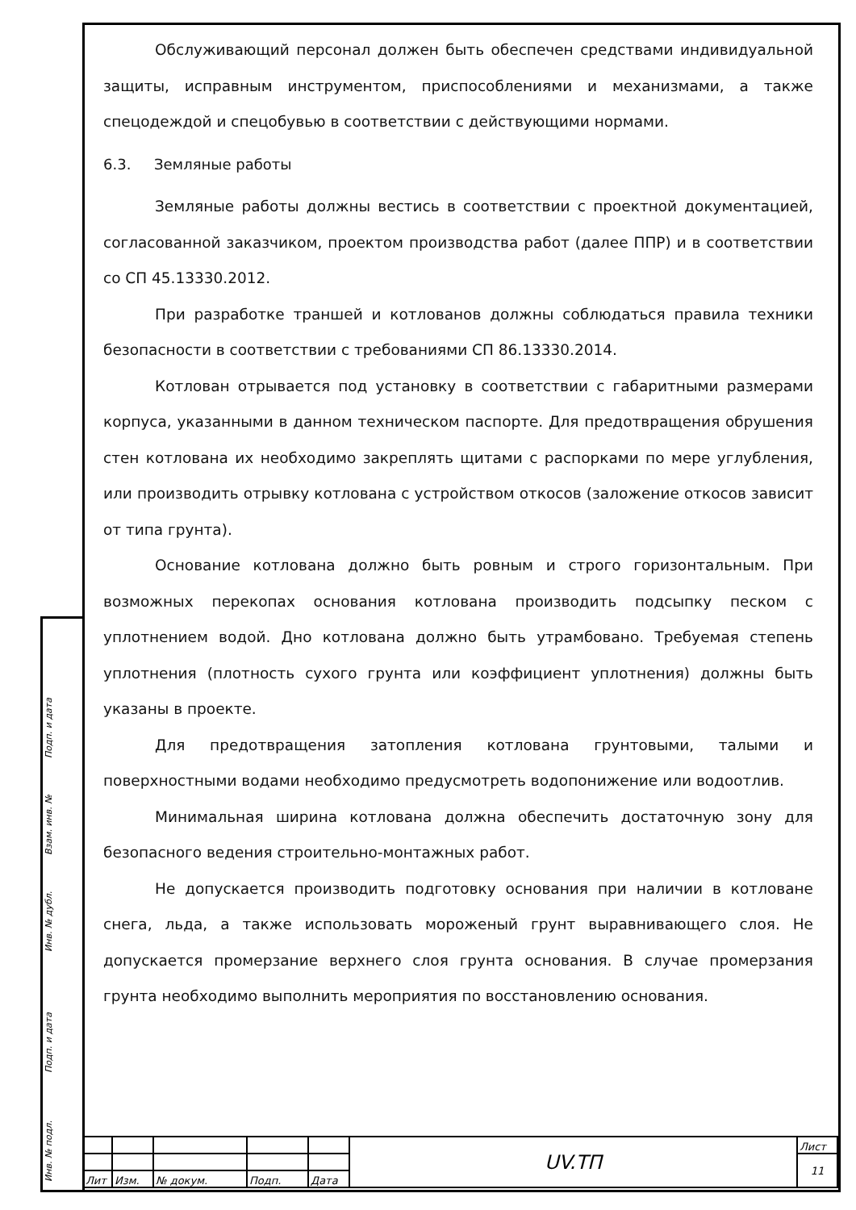Подп. и дата
Взам. инв. №
Инв. № дубл.
Подп. и дата
Инв. № подл.
Обслуживающий персонал должен быть обеспечен средствами индивидуальной защиты, исправным инструментом, приспособлениями и механизмами, а также спецодеждой и спецобувью в соответствии с действующими нормами.
6.3. Земляные работы
Земляные работы должны вестись в соответствии с проектной документацией, согласованной заказчиком, проектом производства работ (далее ППР) и в соответствии со СП 45.13330.2012.
При разработке траншей и котлованов должны соблюдаться правила техники безопасности в соответствии с требованиями СП 86.13330.2014.
Котлован отрывается под установку в соответствии с габаритными размерами корпуса, указанными в данном техническом паспорте. Для предотвращения обрушения стен котлована их необходимо закреплять щитами с распорками по мере углубления, или производить отрывку котлована с устройством откосов (заложение откосов зависит от типа грунта).
Основание котлована должно быть ровным и строго горизонтальным. При возможных перекопах основания котлована производить подсыпку песком с уплотнением водой. Дно котлована должно быть утрамбовано. Требуемая степень уплотнения (плотность сухого грунта или коэффициент уплотнения) должны быть указаны в проекте.
Для предотвращения затопления котлована грунтовыми, талыми и поверхностными водами необходимо предусмотреть водопонижение или водоотлив.
Минимальная ширина котлована должна обеспечить достаточную зону для безопасного ведения строительно-монтажных работ.
Не допускается производить подготовку основания при наличии в котловане снега, льда, а также использовать мороженый грунт выравнивающего слоя. Не допускается промерзание верхнего слоя грунта основания. В случае промерзания грунта необходимо выполнить мероприятия по восстановлению основания.
| | | | | | UV.ТП | Лист |
| | | | | | | 11 |
| Лит | Изм. | № докум. | Подп. | Дата | | |